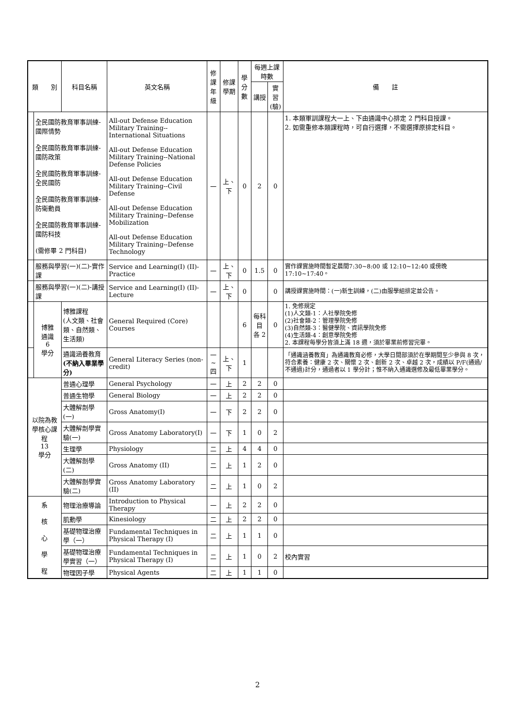| 類 別 | | 科目名稱 | 英文名稱 | 修課 年級 | 修課 學期 | 學分數 | 每週上課時數 | | 備 註 |
| --- | --- | --- | --- | --- | --- | --- | --- | --- | --- |
| | | | | | | | 講授 | 實習 (驗) | |
| | 全民國防教育軍事訓練-國際情勢 全民國防教育軍事訓練-國防政策 全民國防教育軍事訓練-全民國防 全民國防教育軍事訓練-防衛動員 全民國防教育軍事訓練-國防科技 (需修畢 2 門科目) | | All-out Defense Education Military Training--International Situations All-out Defense Education Military Training--National Defense Policies All-out Defense Education Military Training--Civil Defense All-out Defense Education Military Training--Defense Mobilization All-out Defense Education Military Training--Defense Technology | 一 | 上、下 | 0 | 2 | 0 | 1. 本類軍訓課程大一上、下由通識中心排定 2 門科目授課。 2. 如需重修本類課程時，可自行選擇，不需選擇原排定科目。 |
| | 服務與學習(一)(二)-實作課 | | Service and Learning(I) (II)-Practice | 一 | 上、下 | 0 | 1.5 | 0 | 實作課實施時間暫定晨間7:30~8:00 或 12:10~12:40 或傍晚 17:10~17:40。 |
| | 服務與學習(一)(二)-講授課 | | Service and Learning(I) (II)-Lecture | 一 | 上、下 | 0 | | 0 | 講授課實施時間：(一)新生訓練，(二)由服學組排定並公告。 |
| | 博雅 通識 6 學分 | 博雅課程 (人文類、社會類、自然類、生活類) | General Required (Core) Courses | | | 6 | 每科目 各 2 | 0 | 1. 免修規定 (1)人文類-1：人社學院免修 (2)社會類-2：管理學院免修 (3)自然類-3：醫健學院、資訊學院免修 (4)生活類-4：創意學院免修 2. 本課程每學分皆須上滿 18 週，須於畢業前修習完畢。 |
| | | 通識涵養教育 (不納入畢業學分) | General Literacy Series (non-credit) | 一~四 | 上、下 | 1 | | | 「通識涵養教育」為通識教育必修，大學日間部須於在學期間至少參與 8 次，符合素養：健康 2 次、關懷 2 次、創新 2 次、卓越 2 次，成績以 P/F(通過/不通過)計分，通過者以 1 學分計；惟不納入通識選修及最低畢業學分。 |
| 以院為教學核心課程 13 學分 | | 普通心理學 | General Psychology | 一 | 上 | 2 | 2 | 0 | |
| | | 普通生物學 | General Biology | 一 | 上 | 2 | 2 | 0 | |
| | | 大體解剖學(一) | Gross Anatomy(I) | 一 | 下 | 2 | 2 | 0 | |
| | | 大體解剖學實驗(一) | Gross Anatomy Laboratory(I) | 一 | 下 | 1 | 0 | 2 | |
| | | 生理學 | Physiology | 二 | 上 | 4 | 4 | 0 | |
| | | 大體解剖學(二) | Gross Anatomy (II) | 二 | 上 | 1 | 2 | 0 | |
| | | 大體解剖學實驗(二) | Gross Anatomy Laboratory (II) | 二 | 上 | 1 | 0 | 2 | |
| 系 核 心 學 程 | | 物理治療導論 | Introduction to Physical Therapy | 一 | 上 | 2 | 2 | 0 | |
| | | 肌動學 | Kinesiology | 二 | 上 | 2 | 2 | 0 | |
| | | 基礎物理治療學（一） | Fundamental Techniques in Physical Therapy (I) | 二 | 上 | 1 | 1 | 0 | |
| | | 基礎物理治療學實習（一） | Fundamental Techniques in Physical Therapy (I) | 二 | 上 | 1 | 0 | 2 | 校內實習 |
| | | 物理因子學 | Physical Agents | 二 | 上 | 1 | 1 | 0 | |
2